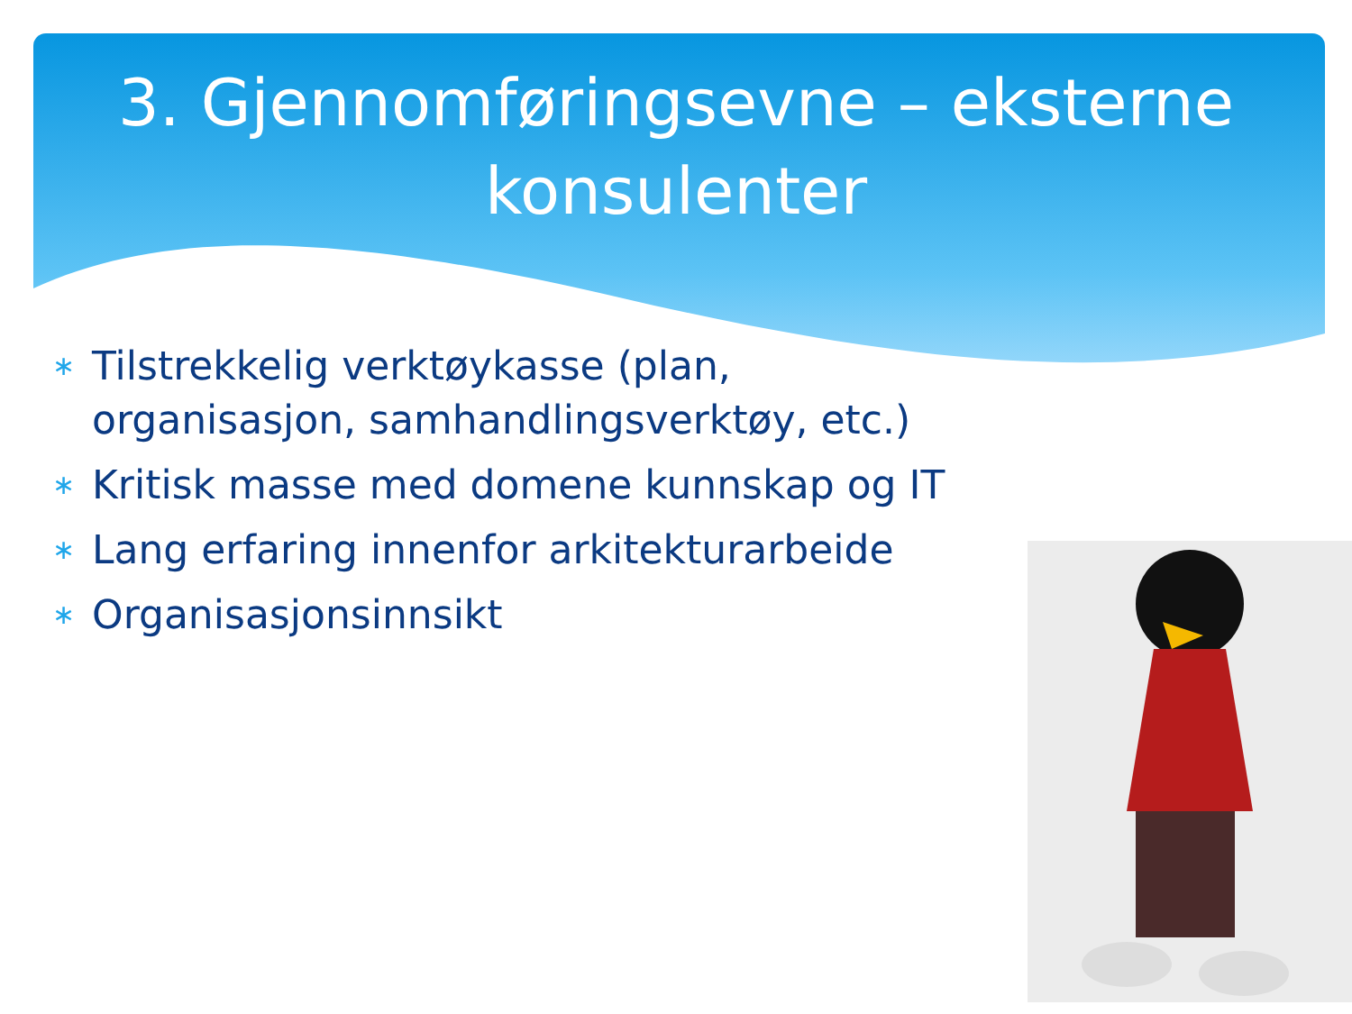3. Gjennomføringsevne – eksterne konsulenter
∗ Tilstrekkelig verktøykasse (plan, organisasjon, samhandlingsverktøy, etc.)
∗ Kritisk masse med domene kunnskap og IT
∗ Lang erfaring innenfor arkitekturarbeide
∗ Organisasjonsinnsikt